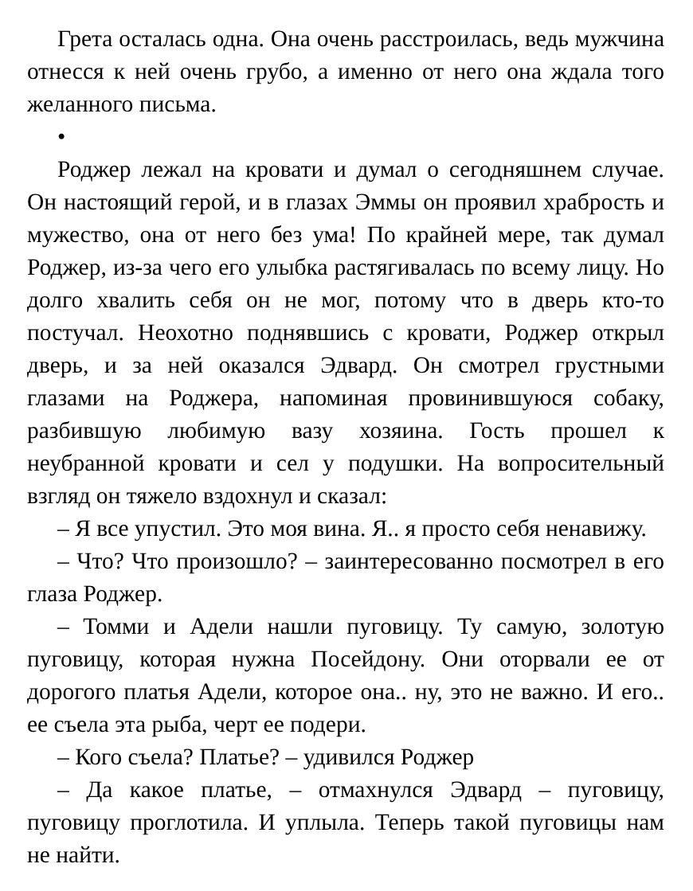Грета осталась одна. Она очень расстроилась, ведь мужчина отнесся к ней очень грубо, а именно от него она ждала того желанного письма.
•
Роджер лежал на кровати и думал о сегодняшнем случае. Он настоящий герой, и в глазах Эммы он проявил храбрость и мужество, она от него без ума! По крайней мере, так думал Роджер, из-за чего его улыбка растягивалась по всему лицу. Но долго хвалить себя он не мог, потому что в дверь кто-то постучал. Неохотно поднявшись с кровати, Роджер открыл дверь, и за ней оказался Эдвард. Он смотрел грустными глазами на Роджера, напоминая провинившуюся собаку, разбившую любимую вазу хозяина. Гость прошел к неубранной кровати и сел у подушки. На вопросительный взгляд он тяжело вздохнул и сказал:
– Я все упустил. Это моя вина. Я.. я просто себя ненавижу.
– Что? Что произошло? – заинтересованно посмотрел в его глаза Роджер.
– Томми и Адели нашли пуговицу. Ту самую, золотую пуговицу, которая нужна Посейдону. Они оторвали ее от дорогого платья Адели, которое она.. ну, это не важно. И его.. ее съела эта рыба, черт ее подери.
– Кого съела? Платье? – удивился Роджер
– Да какое платье, – отмахнулся Эдвард – пуговицу, пуговицу проглотила. И уплыла. Теперь такой пуговицы нам не найти.